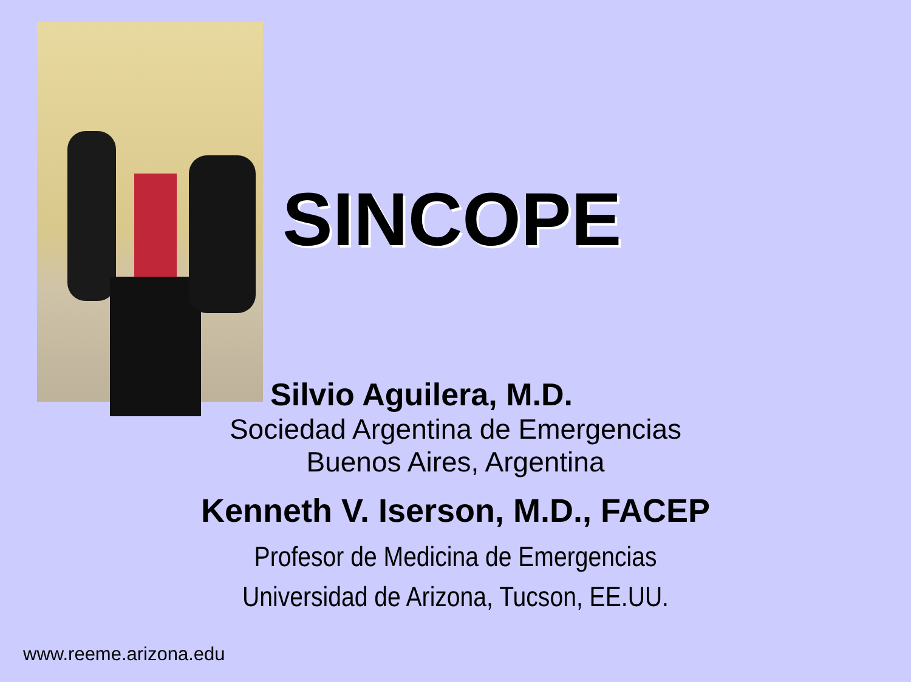SINCOPE
Silvio Aguilera, M.D.
Sociedad Argentina de Emergencias
Buenos Aires, Argentina
Kenneth V. Iserson, M.D., FACEP
Profesor de Medicina de Emergencias
Universidad de Arizona, Tucson, EE.UU.
www.reeme.arizona.edu